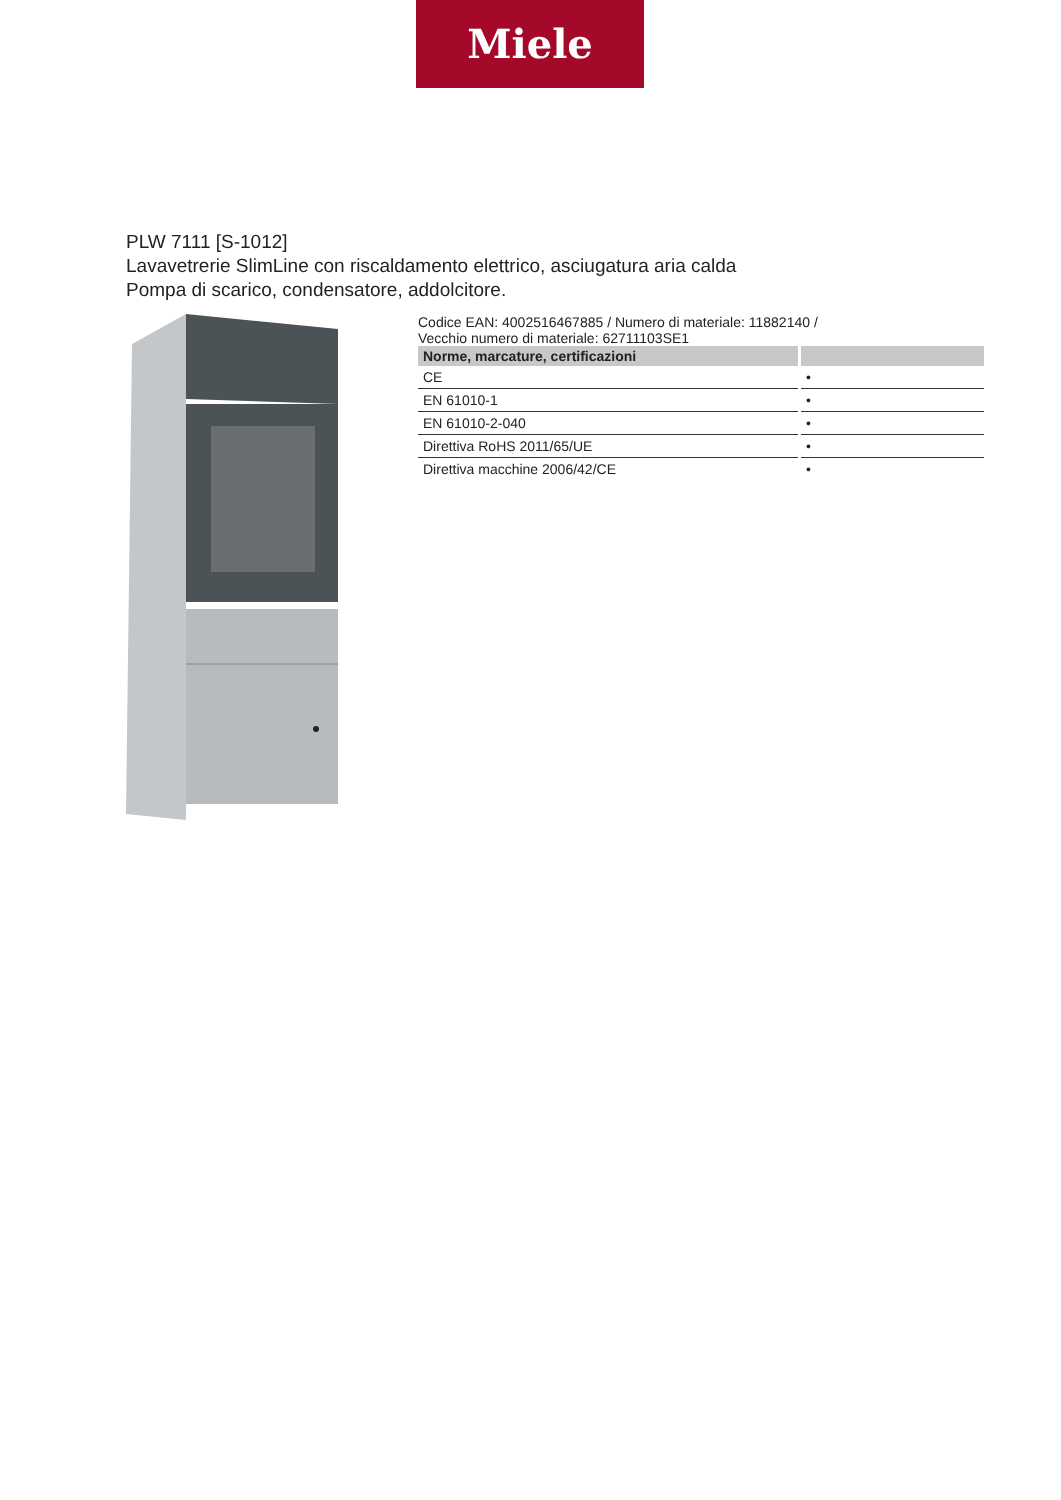Miele
PLW 7111 [S-1012]
Lavavetrerie SlimLine con riscaldamento elettrico, asciugatura aria calda
Pompa di scarico, condensatore, addolcitore.
Codice EAN: 4002516467885 / Numero di materiale: 11882140 /
Vecchio numero di materiale: 62711103SE1
| Norme, marcature, certificazioni | |
| --- | --- |
| CE | • |
| EN 61010-1 | • |
| EN 61010-2-040 | • |
| Direttiva RoHS 2011/65/UE | • |
| Direttiva macchine 2006/42/CE | • |